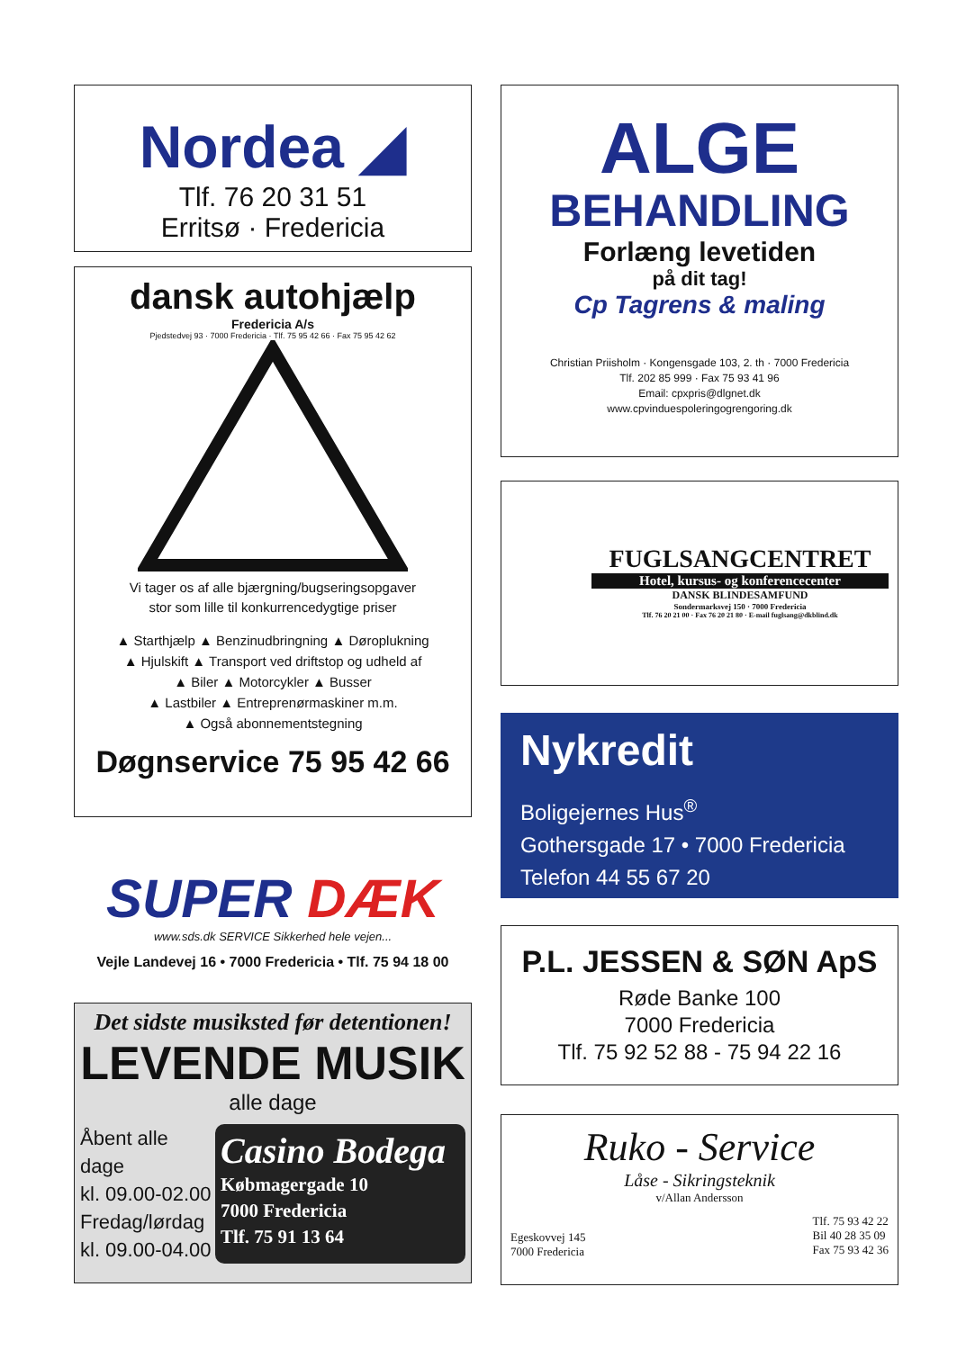Nordea ◢
Tlf. 76 20 31 51
Erritsø · Fredericia
dansk autohjælp
Fredericia A/s
Pjedstedvej 93 · 7000 Fredericia · Tlf. 75 95 42 66 · Fax 75 95 42 62
Vi tager os af alle bjærgning/bugseringsopgaver
stor som lille til konkurrencedygtige priser
▲ Starthjælp ▲ Benzinudbringning ▲ Døroplukning
▲ Hjulskift ▲ Transport ved driftstop og udheld af
▲ Biler ▲ Motorcykler ▲ Busser
▲ Lastbiler ▲ Entreprenørmaskiner m.m.
▲ Også abonnementstegning
Døgnservice 75 95 42 66
SUPER DÆK
www.sds.dk SERVICE Sikkerhed hele vejen...
Vejle Landevej 16 • 7000 Fredericia • Tlf. 75 94 18 00
Det sidste musiksted før detentionen!
LEVENDE MUSIK
alle dage
Åbent alle dage
kl. 09.00-02.00
Fredag/lørdag
kl. 09.00-04.00
Casino Bodega
Købmagergade 10
7000 Fredericia
Tlf. 75 91 13 64
ALGE
BEHANDLING
Forlæng levetiden
på dit tag!
Cp Tagrens & maling
Christian Priisholm · Kongensgade 103, 2. th · 7000 Fredericia
Tlf. 202 85 999 · Fax 75 93 41 96
Email: cpxpris@dlgnet.dk
www.cpvinduespoleringogrengoring.dk
FUGLSANGCENTRET
Hotel, kursus- og konferencecenter
DANSK BLINDESAMFUND
Sondermarksvej 150 · 7000 Fredericia
Tlf. 76 20 21 00 · Fax 76 20 21 80 · E-mail fuglsang@dkblind.dk
Nykredit
Boligejernes Hus<sup>®</sup>
Gothersgade 17 • 7000 Fredericia
Telefon 44 55 67 20
P.L. JESSEN & SØN ApS
Røde Banke 100
7000 Fredericia
Tlf. 75 92 52 88 - 75 94 22 16
Ruko - Service
Låse - Sikringsteknik
v/Allan Andersson
Egeskovvej 145
7000 Fredericia
Tlf. 75 93 42 22
Bil 40 28 35 09
Fax 75 93 42 36